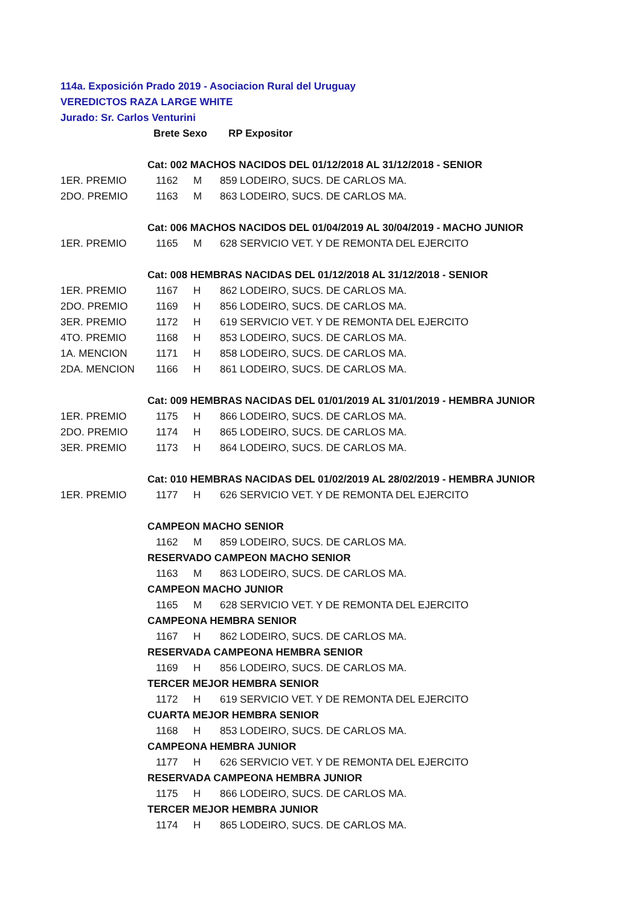114a. Exposición Prado 2019 - Asociacion Rural del Uruguay
VEREDICTOS RAZA LARGE WHITE
Jurado: Sr. Carlos Venturini
| | Brete Sexo | | RP Expositor |
| | Cat: 002 MACHOS NACIDOS DEL 01/12/2018 AL 31/12/2018 - SENIOR | | |
| 1ER. PREMIO | 1162 | M | 859 LODEIRO, SUCS. DE CARLOS MA. |
| 2DO. PREMIO | 1163 | M | 863 LODEIRO, SUCS. DE CARLOS MA. |
| | Cat: 006 MACHOS NACIDOS DEL 01/04/2019 AL 30/04/2019 - MACHO JUNIOR | | |
| 1ER. PREMIO | 1165 | M | 628 SERVICIO VET. Y DE REMONTA DEL EJERCITO |
| | Cat: 008 HEMBRAS NACIDAS DEL 01/12/2018 AL 31/12/2018 - SENIOR | | |
| 1ER. PREMIO | 1167 | H | 862 LODEIRO, SUCS. DE CARLOS MA. |
| 2DO. PREMIO | 1169 | H | 856 LODEIRO, SUCS. DE CARLOS MA. |
| 3ER. PREMIO | 1172 | H | 619 SERVICIO VET. Y DE REMONTA DEL EJERCITO |
| 4TO. PREMIO | 1168 | H | 853 LODEIRO, SUCS. DE CARLOS MA. |
| 1A. MENCION | 1171 | H | 858 LODEIRO, SUCS. DE CARLOS MA. |
| 2DA. MENCION | 1166 | H | 861 LODEIRO, SUCS. DE CARLOS MA. |
| | Cat: 009 HEMBRAS NACIDAS DEL 01/01/2019 AL 31/01/2019 - HEMBRA JUNIOR | | |
| 1ER. PREMIO | 1175 | H | 866 LODEIRO, SUCS. DE CARLOS MA. |
| 2DO. PREMIO | 1174 | H | 865 LODEIRO, SUCS. DE CARLOS MA. |
| 3ER. PREMIO | 1173 | H | 864 LODEIRO, SUCS. DE CARLOS MA. |
| | Cat: 010 HEMBRAS NACIDAS DEL 01/02/2019 AL 28/02/2019 - HEMBRA JUNIOR | | |
| 1ER. PREMIO | 1177 | H | 626 SERVICIO VET. Y DE REMONTA DEL EJERCITO |
| | CAMPEON MACHO SENIOR | | |
| | 1162 | M | 859 LODEIRO, SUCS. DE CARLOS MA. |
| | RESERVADO CAMPEON MACHO SENIOR | | |
| | 1163 | M | 863 LODEIRO, SUCS. DE CARLOS MA. |
| | CAMPEON MACHO JUNIOR | | |
| | 1165 | M | 628 SERVICIO VET. Y DE REMONTA DEL EJERCITO |
| | CAMPEONA HEMBRA SENIOR | | |
| | 1167 | H | 862 LODEIRO, SUCS. DE CARLOS MA. |
| | RESERVADA CAMPEONA HEMBRA SENIOR | | |
| | 1169 | H | 856 LODEIRO, SUCS. DE CARLOS MA. |
| | TERCER MEJOR HEMBRA SENIOR | | |
| | 1172 | H | 619 SERVICIO VET. Y DE REMONTA DEL EJERCITO |
| | CUARTA MEJOR HEMBRA SENIOR | | |
| | 1168 | H | 853 LODEIRO, SUCS. DE CARLOS MA. |
| | CAMPEONA HEMBRA JUNIOR | | |
| | 1177 | H | 626 SERVICIO VET. Y DE REMONTA DEL EJERCITO |
| | RESERVADA CAMPEONA HEMBRA JUNIOR | | |
| | 1175 | H | 866 LODEIRO, SUCS. DE CARLOS MA. |
| | TERCER MEJOR HEMBRA JUNIOR | | |
| | 1174 | H | 865 LODEIRO, SUCS. DE CARLOS MA. |